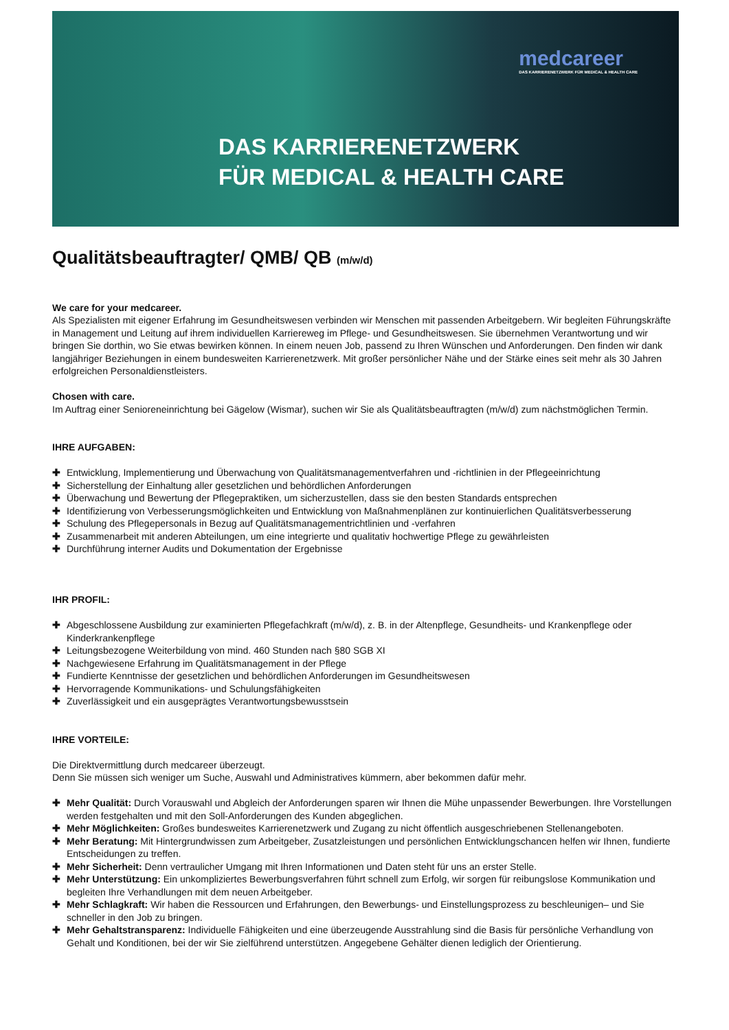medcareer
DAS KARRIERENETZWERK FÜR MEDICAL & HEALTH CARE
DAS KARRIERENETZWERK
FÜR MEDICAL & HEALTH CARE
Qualitätsbeauftragter/ QMB/ QB (m/w/d)
We care for your medcareer.
Als Spezialisten mit eigener Erfahrung im Gesundheitswesen verbinden wir Menschen mit passenden Arbeitgebern. Wir begleiten Führungskräfte in Management und Leitung auf ihrem individuellen Karriereweg im Pflege- und Gesundheitswesen. Sie übernehmen Verantwortung und wir bringen Sie dorthin, wo Sie etwas bewirken können. In einem neuen Job, passend zu Ihren Wünschen und Anforderungen. Den finden wir dank langjähriger Beziehungen in einem bundesweiten Karrierenetzwerk. Mit großer persönlicher Nähe und der Stärke eines seit mehr als 30 Jahren erfolgreichen Personaldienstleisters.
Chosen with care.
Im Auftrag einer Senioreneinrichtung bei Gägelow (Wismar), suchen wir Sie als Qualitätsbeauftragten (m/w/d) zum nächstmöglichen Termin.
IHRE AUFGABEN:
✚ Entwicklung, Implementierung und Überwachung von Qualitätsmanagementverfahren und -richtlinien in der Pflegeeinrichtung
✚ Sicherstellung der Einhaltung aller gesetzlichen und behördlichen Anforderungen
✚ Überwachung und Bewertung der Pflegepraktiken, um sicherzustellen, dass sie den besten Standards entsprechen
✚ Identifizierung von Verbesserungsmöglichkeiten und Entwicklung von Maßnahmenplänen zur kontinuierlichen Qualitätsverbesserung
✚ Schulung des Pflegepersonals in Bezug auf Qualitätsmanagementrichtlinien und -verfahren
✚ Zusammenarbeit mit anderen Abteilungen, um eine integrierte und qualitativ hochwertige Pflege zu gewährleisten
✚ Durchführung interner Audits und Dokumentation der Ergebnisse
IHR PROFIL:
✚ Abgeschlossene Ausbildung zur examinierten Pflegefachkraft (m/w/d), z. B. in der Altenpflege, Gesundheits- und Krankenpflege oder Kinderkrankenpflege
✚ Leitungsbezogene Weiterbildung von mind. 460 Stunden nach §80 SGB XI
✚ Nachgewiesene Erfahrung im Qualitätsmanagement in der Pflege
✚ Fundierte Kenntnisse der gesetzlichen und behördlichen Anforderungen im Gesundheitswesen
✚ Hervorragende Kommunikations- und Schulungsfähigkeiten
✚ Zuverlässigkeit und ein ausgeprägtes Verantwortungsbewusstsein
IHRE VORTEILE:
Die Direktvermittlung durch medcareer überzeugt.
Denn Sie müssen sich weniger um Suche, Auswahl und Administratives kümmern, aber bekommen dafür mehr.
✚ Mehr Qualität: Durch Vorauswahl und Abgleich der Anforderungen sparen wir Ihnen die Mühe unpassender Bewerbungen. Ihre Vorstellungen werden festgehalten und mit den Soll-Anforderungen des Kunden abgeglichen.
✚ Mehr Möglichkeiten: Großes bundesweites Karrierenetzwerk und Zugang zu nicht öffentlich ausgeschriebenen Stellenangeboten.
✚ Mehr Beratung: Mit Hintergrundwissen zum Arbeitgeber, Zusatzleistungen und persönlichen Entwicklungschancen helfen wir Ihnen, fundierte Entscheidungen zu treffen.
✚ Mehr Sicherheit: Denn vertraulicher Umgang mit Ihren Informationen und Daten steht für uns an erster Stelle.
✚ Mehr Unterstützung: Ein unkompliziertes Bewerbungsverfahren führt schnell zum Erfolg, wir sorgen für reibungslose Kommunikation und begleiten Ihre Verhandlungen mit dem neuen Arbeitgeber.
✚ Mehr Schlagkraft: Wir haben die Ressourcen und Erfahrungen, den Bewerbungs- und Einstellungsprozess zu beschleunigen– und Sie schneller in den Job zu bringen.
✚ Mehr Gehaltstransparenz: Individuelle Fähigkeiten und eine überzeugende Ausstrahlung sind die Basis für persönliche Verhandlung von Gehalt und Konditionen, bei der wir Sie zielführend unterstützen. Angegebene Gehälter dienen lediglich der Orientierung.